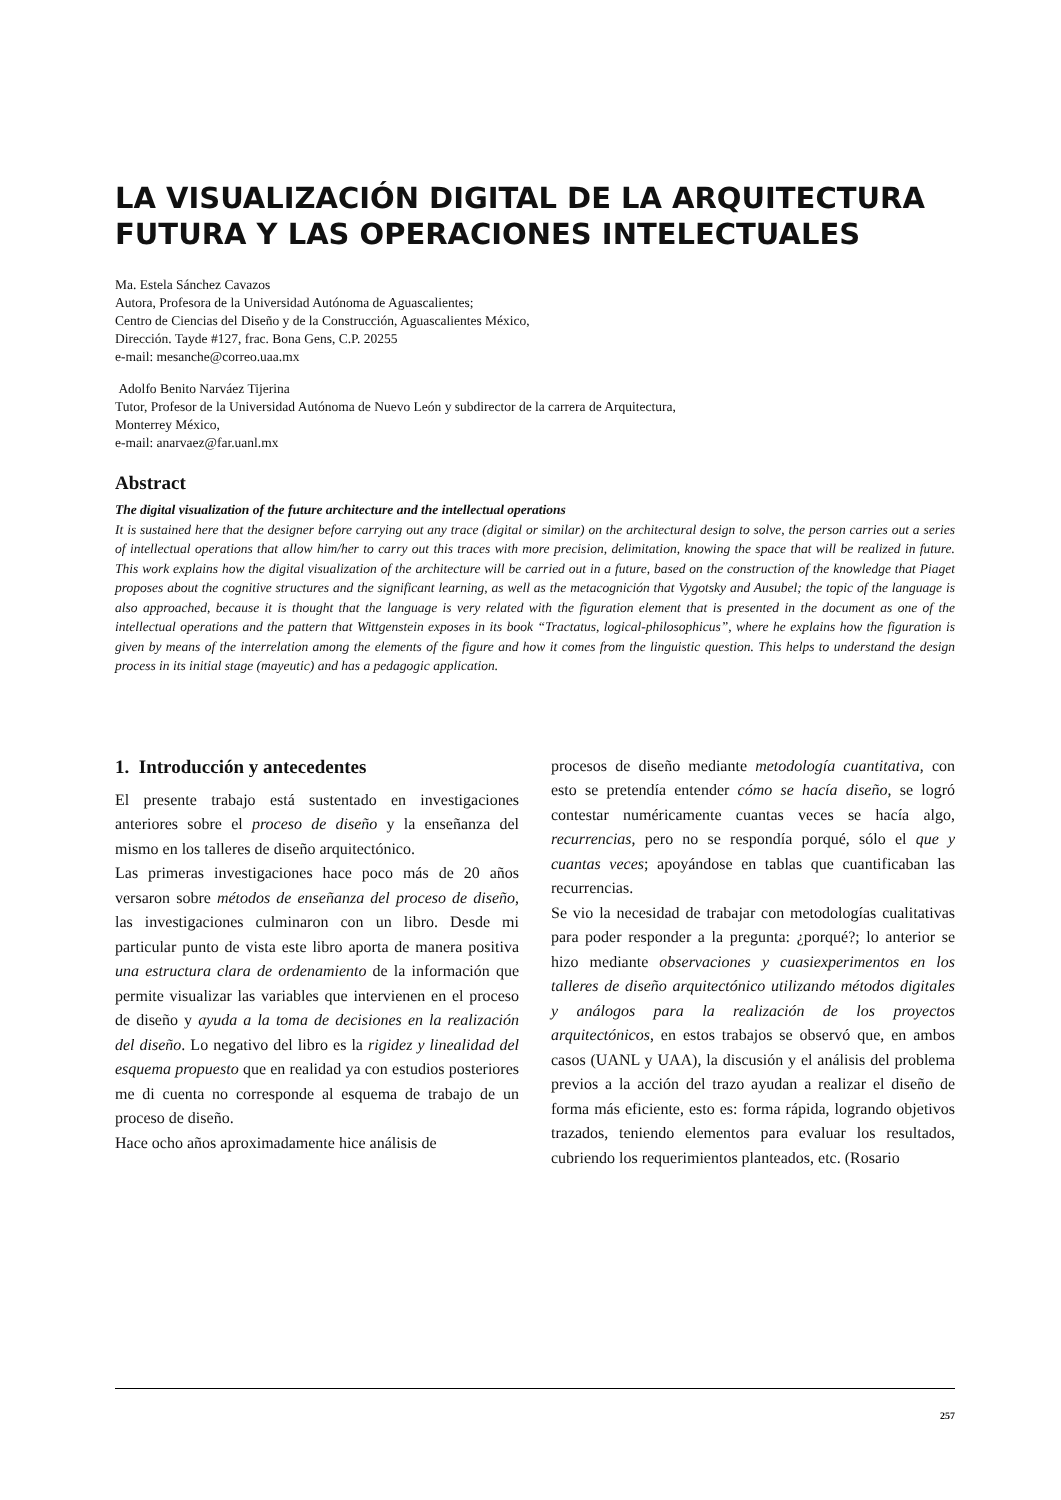LA VISUALIZACIÓN DIGITAL DE LA ARQUITECTURA FUTURA Y LAS OPERACIONES INTELECTUALES
Ma. Estela Sánchez Cavazos
Autora, Profesora de la Universidad Autónoma de Aguascalientes;
Centro de Ciencias del Diseño y de la Construcción, Aguascalientes México,
Dirección. Tayde #127, frac. Bona Gens, C.P. 20255
e-mail: mesanche@correo.uaa.mx
Adolfo Benito Narváez Tijerina
Tutor, Profesor de la Universidad Autónoma de Nuevo León y subdirector de la carrera de Arquitectura,
Monterrey México,
e-mail: anarvaez@far.uanl.mx
Abstract
The digital visualization of the future architecture and the intellectual operations
It is sustained here that the designer before carrying out any trace (digital or similar) on the architectural design to solve, the person carries out a series of intellectual operations that allow him/her to carry out this traces with more precision, delimitation, knowing the space that will be realized in future. This work explains how the digital visualization of the architecture will be carried out in a future, based on the construction of the knowledge that Piaget proposes about the cognitive structures and the significant learning, as well as the metacognición that Vygotsky and Ausubel; the topic of the language is also approached, because it is thought that the language is very related with the figuration element that is presented in the document as one of the intellectual operations and the pattern that Wittgenstein exposes in its book “Tractatus, logical-philosophicus”, where he explains how the figuration is given by means of the interrelation among the elements of the figure and how it comes from the linguistic question. This helps to understand the design process in its initial stage (mayeutic) and has a pedagogic application.
1. Introducción y antecedentes
El presente trabajo está sustentado en investigaciones anteriores sobre el proceso de diseño y la enseñanza del mismo en los talleres de diseño arquitectónico.
Las primeras investigaciones hace poco más de 20 años versaron sobre métodos de enseñanza del proceso de diseño, las investigaciones culminaron con un libro. Desde mi particular punto de vista este libro aporta de manera positiva una estructura clara de ordenamiento de la información que permite visualizar las variables que intervienen en el proceso de diseño y ayuda a la toma de decisiones en la realización del diseño. Lo negativo del libro es la rigidez y linealidad del esquema propuesto que en realidad ya con estudios posteriores me di cuenta no corresponde al esquema de trabajo de un proceso de diseño.
Hace ocho años aproximadamente hice análisis de
procesos de diseño mediante metodología cuantitativa, con esto se pretendía entender cómo se hacía diseño, se logró contestar numéricamente cuantas veces se hacía algo, recurrencias, pero no se respondía porqué, sólo el que y cuantas veces; apoyándose en tablas que cuantificaban las recurrencias.
Se vio la necesidad de trabajar con metodologías cualitativas para poder responder a la pregunta: ¿porqué?; lo anterior se hizo mediante observaciones y cuasiexperimentos en los talleres de diseño arquitectónico utilizando métodos digitales y análogos para la realización de los proyectos arquitectónicos, en estos trabajos se observó que, en ambos casos (UANL y UAA), la discusión y el análisis del problema previos a la acción del trazo ayudan a realizar el diseño de forma más eficiente, esto es: forma rápida, logrando objetivos trazados, teniendo elementos para evaluar los resultados, cubriendo los requerimientos planteados, etc. (Rosario
257